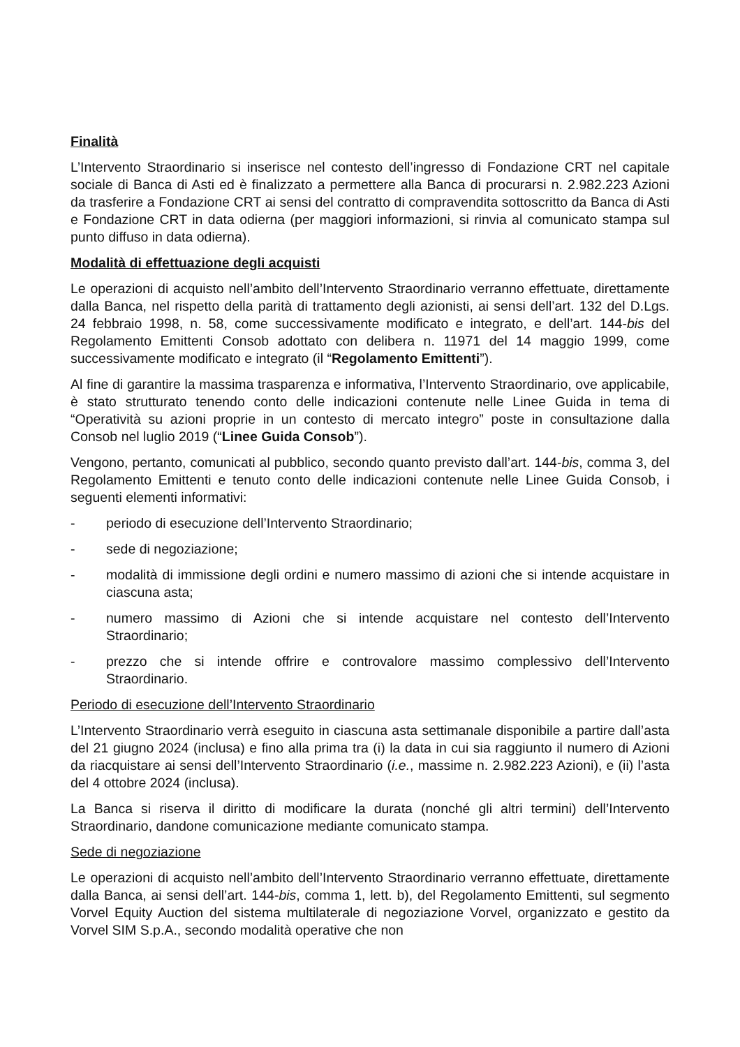Finalità
L’Intervento Straordinario si inserisce nel contesto dell’ingresso di Fondazione CRT nel capitale sociale di Banca di Asti ed è finalizzato a permettere alla Banca di procurarsi n. 2.982.223 Azioni da trasferire a Fondazione CRT ai sensi del contratto di compravendita sottoscritto da Banca di Asti e Fondazione CRT in data odierna (per maggiori informazioni, si rinvia al comunicato stampa sul punto diffuso in data odierna).
Modalità di effettuazione degli acquisti
Le operazioni di acquisto nell’ambito dell’Intervento Straordinario verranno effettuate, direttamente dalla Banca, nel rispetto della parità di trattamento degli azionisti, ai sensi dell’art. 132 del D.Lgs. 24 febbraio 1998, n. 58, come successivamente modificato e integrato, e dell’art. 144-bis del Regolamento Emittenti Consob adottato con delibera n. 11971 del 14 maggio 1999, come successivamente modificato e integrato (il “Regolamento Emittenti”).
Al fine di garantire la massima trasparenza e informativa, l’Intervento Straordinario, ove applicabile, è stato strutturato tenendo conto delle indicazioni contenute nelle Linee Guida in tema di “Operatività su azioni proprie in un contesto di mercato integro” poste in consultazione dalla Consob nel luglio 2019 (“Linee Guida Consob”).
Vengono, pertanto, comunicati al pubblico, secondo quanto previsto dall’art. 144-bis, comma 3, del Regolamento Emittenti e tenuto conto delle indicazioni contenute nelle Linee Guida Consob, i seguenti elementi informativi:
- periodo di esecuzione dell’Intervento Straordinario;
- sede di negoziazione;
- modalità di immissione degli ordini e numero massimo di azioni che si intende acquistare in ciascuna asta;
- numero massimo di Azioni che si intende acquistare nel contesto dell’Intervento Straordinario;
- prezzo che si intende offrire e controvalore massimo complessivo dell’Intervento Straordinario.
Periodo di esecuzione dell’Intervento Straordinario
L’Intervento Straordinario verrà eseguito in ciascuna asta settimanale disponibile a partire dall’asta del 21 giugno 2024 (inclusa) e fino alla prima tra (i) la data in cui sia raggiunto il numero di Azioni da riacquistare ai sensi dell’Intervento Straordinario (i.e., massime n. 2.982.223 Azioni), e (ii) l’asta del 4 ottobre 2024 (inclusa).
La Banca si riserva il diritto di modificare la durata (nonché gli altri termini) dell’Intervento Straordinario, dandone comunicazione mediante comunicato stampa.
Sede di negoziazione
Le operazioni di acquisto nell’ambito dell’Intervento Straordinario verranno effettuate, direttamente dalla Banca, ai sensi dell’art. 144-bis, comma 1, lett. b), del Regolamento Emittenti, sul segmento Vorvel Equity Auction del sistema multilaterale di negoziazione Vorvel, organizzato e gestito da Vorvel SIM S.p.A., secondo modalità operative che non